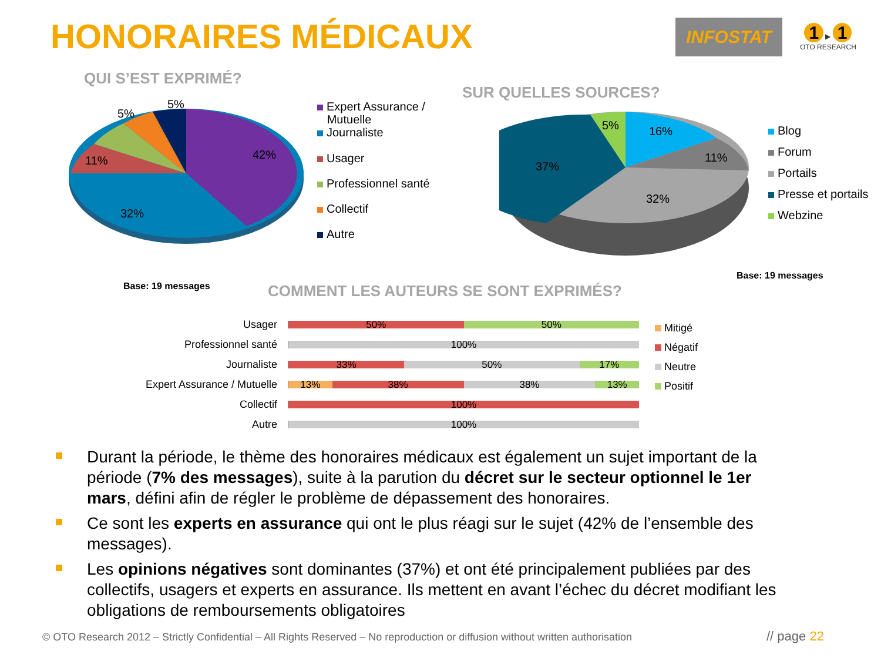HONORAIRES MÉDICAUX
INFOSTAT
1 ▶ 1
OTO RESEARCH
QUI S’EST EXPRIMÉ?
42%
32%
11%
5%
5%
Expert Assurance /
Mutuelle
Journaliste
Usager
Professionnel santé
Collectif
Autre
Base: 19 messages
SUR QUELLES SOURCES?
16%
11%
32%
37%
5%
Blog
Forum
Portails
Presse et portails
Webzine
Base: 19 messages
COMMENT LES AUTEURS SE SONT EXPRIMÉS?
Usager
50% 50%
Professionnel santé
100%
Journaliste
33% 50% 17%
Expert Assurance / Mutuelle
13% 38% 38% 13%
Collectif
100%
Autre
100%
Mitigé
Négatif
Neutre
Positif
Durant la période, le thème des honoraires médicaux est également un sujet important de la période (7% des messages), suite à la parution du décret sur le secteur optionnel le 1er mars, défini afin de régler le problème de dépassement des honoraires.
Ce sont les experts en assurance qui ont le plus réagi sur le sujet (42% de l’ensemble des messages).
Les opinions négatives sont dominantes (37%) et ont été principalement publiées par des collectifs, usagers et experts en assurance. Ils mettent en avant l’échec du décret modifiant les obligations de remboursements obligatoires
© OTO Research 2012 – Strictly Confidential – All Rights Reserved – No reproduction or diffusion without written authorisation
// page 22